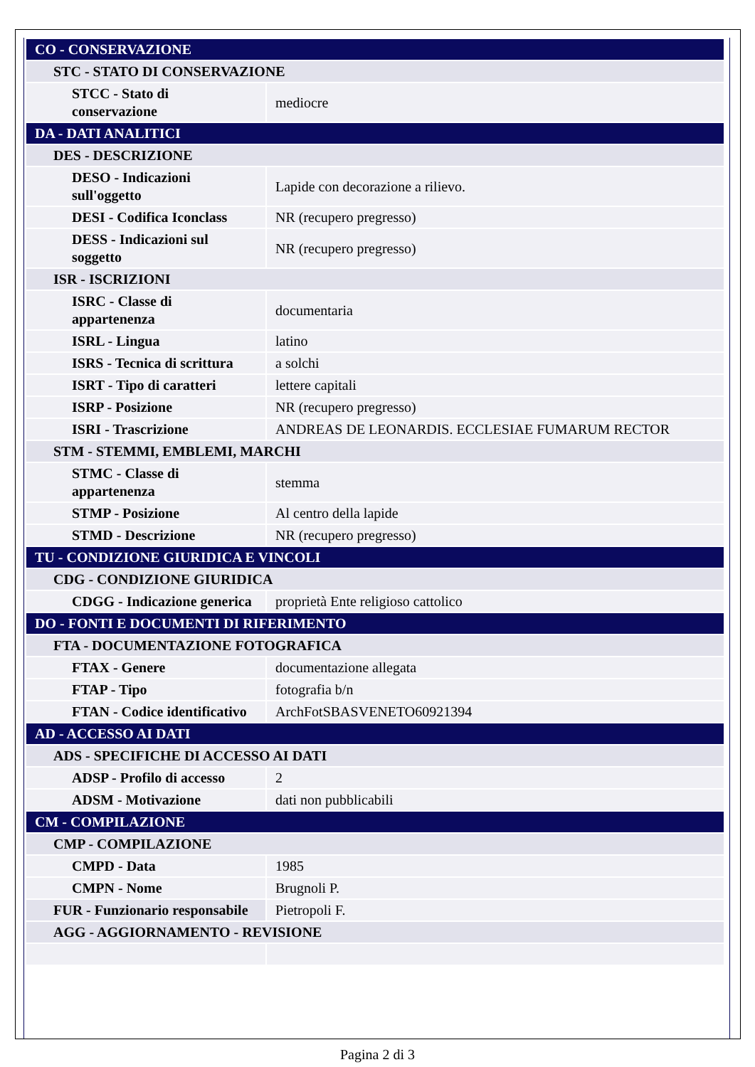| CO - CONSERVAZIONE | |
| STC - STATO DI CONSERVAZIONE | |
| STCC - Stato di conservazione | mediocre |
| DA - DATI ANALITICI | |
| DES - DESCRIZIONE | |
| DESO - Indicazioni sull'oggetto | Lapide con decorazione a rilievo. |
| DESI - Codifica Iconclass | NR (recupero pregresso) |
| DESS - Indicazioni sul soggetto | NR (recupero pregresso) |
| ISR - ISCRIZIONI | |
| ISRC - Classe di appartenenza | documentaria |
| ISRL - Lingua | latino |
| ISRS - Tecnica di scrittura | a solchi |
| ISRT - Tipo di caratteri | lettere capitali |
| ISRP - Posizione | NR (recupero pregresso) |
| ISRI - Trascrizione | ANDREAS DE LEONARDIS. ECCLESIAE FUMARUM RECTOR |
| STM - STEMMI, EMBLEMI, MARCHI | |
| STMC - Classe di appartenenza | stemma |
| STMP - Posizione | Al centro della lapide |
| STMD - Descrizione | NR (recupero pregresso) |
| TU - CONDIZIONE GIURIDICA E VINCOLI | |
| CDG - CONDIZIONE GIURIDICA | |
| CDGG - Indicazione generica | proprietà Ente religioso cattolico |
| DO - FONTI E DOCUMENTI DI RIFERIMENTO | |
| FTA - DOCUMENTAZIONE FOTOGRAFICA | |
| FTAX - Genere | documentazione allegata |
| FTAP - Tipo | fotografia b/n |
| FTAN - Codice identificativo | ArchFotSBASVENETO60921394 |
| AD - ACCESSO AI DATI | |
| ADS - SPECIFICHE DI ACCESSO AI DATI | |
| ADSP - Profilo di accesso | 2 |
| ADSM - Motivazione | dati non pubblicabili |
| CM - COMPILAZIONE | |
| CMP - COMPILAZIONE | |
| CMPD - Data | 1985 |
| CMPN - Nome | Brugnoli P. |
| FUR - Funzionario responsabile | Pietropoli F. |
| AGG - AGGIORNAMENTO - REVISIONE | |
Pagina 2 di 3